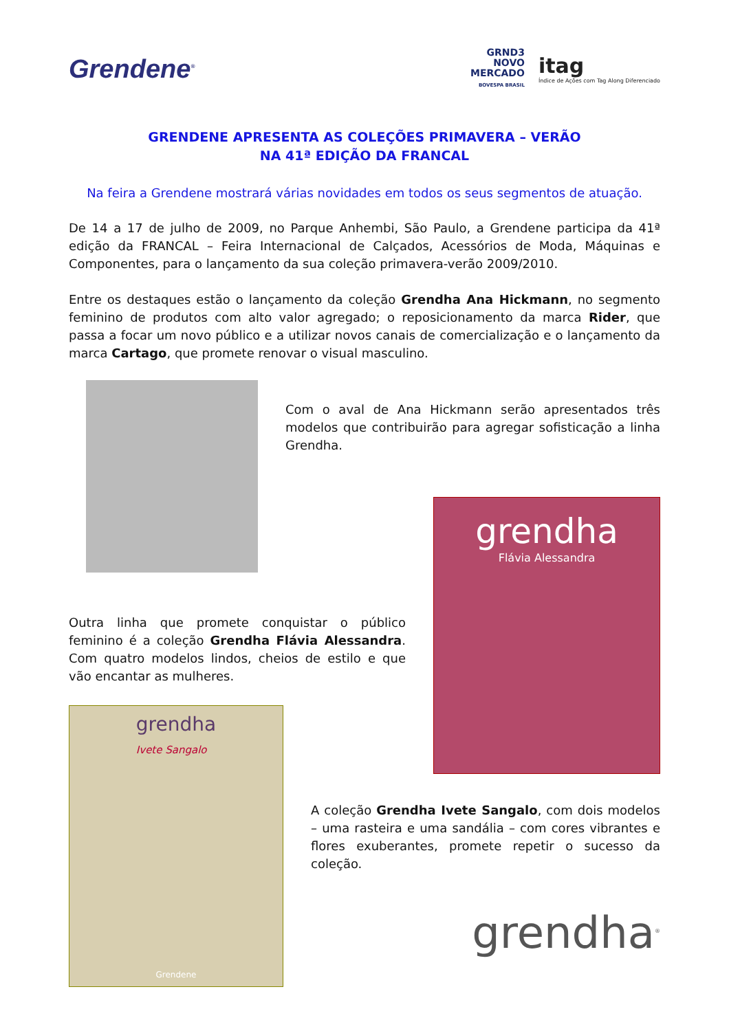Grendene<sup>®</sup>
GRND3
NOVO
MERCADO
BOVESPA BRASIL
itag
Índice de Ações com Tag Along Diferenciado
GRENDENE APRESENTA AS COLEÇÕES PRIMAVERA – VERÃO
NA 41ª EDIÇÃO DA FRANCAL
Na feira a Grendene mostrará várias novidades em todos os seus segmentos de atuação.
De 14 a 17 de julho de 2009, no Parque Anhembi, São Paulo, a Grendene participa da 41ª edição da FRANCAL – Feira Internacional de Calçados, Acessórios de Moda, Máquinas e Componentes, para o lançamento da sua coleção primavera-verão 2009/2010.
Entre os destaques estão o lançamento da coleção Grendha Ana Hickmann, no segmento feminino de produtos com alto valor agregado; o reposicionamento da marca Rider, que passa a focar um novo público e a utilizar novos canais de comercialização e o lançamento da marca Cartago, que promete renovar o visual masculino.
Com o aval de Ana Hickmann serão apresentados três modelos que contribuirão para agregar sofisticação a linha Grendha.
Outra linha que promete conquistar o público feminino é a coleção Grendha Flávia Alessandra. Com quatro modelos lindos, cheios de estilo e que vão encantar as mulheres.
grendha
Flávia Alessandra
grendha
Ivete Sangalo
Grendene
A coleção Grendha Ivete Sangalo, com dois modelos – uma rasteira e uma sandália – com cores vibrantes e flores exuberantes, promete repetir o sucesso da coleção.
grendha<sup>®</sup>